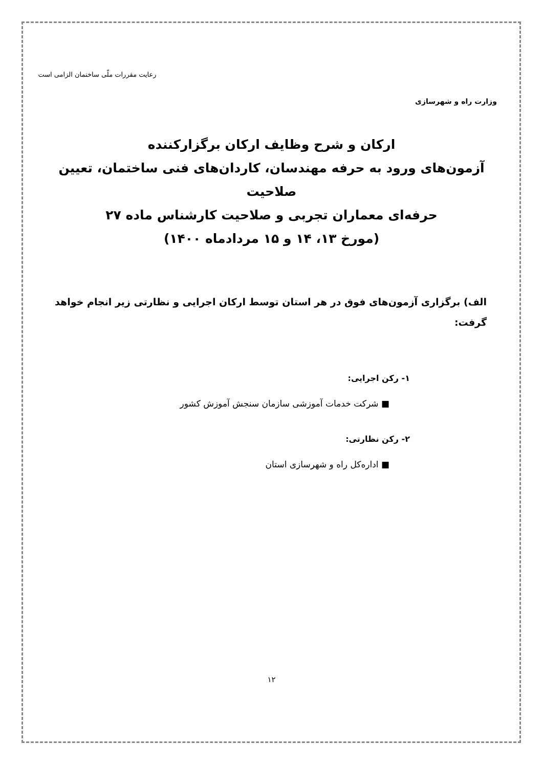وزارت راه و شهرسازی
رعایت مقررات ملّی ساختمان الزامی است
ارکان و شرح وظایف ارکان برگزارکننده
آزمون‌های ورود به حرفه مهندسان، کاردان‌های فنی ساختمان، تعیین صلاحیت
حرفه‌ای معماران تجربی و صلاحیت کارشناس ماده ۲۷
(مورخ ۱۳، ۱۴ و ۱۵ مردادماه ۱۴۰۰)
الف) برگزاری آزمون‌های فوق در هر استان توسط ارکان اجرایی و نظارتی زیر انجام خواهد گرفت:
۱- رکن اجرایی:
■ شرکت خدمات آموزشی سازمان سنجش آموزش کشور
۲- رکن نظارتی:
■ اداره‌کل راه و شهرسازی استان
۱۲